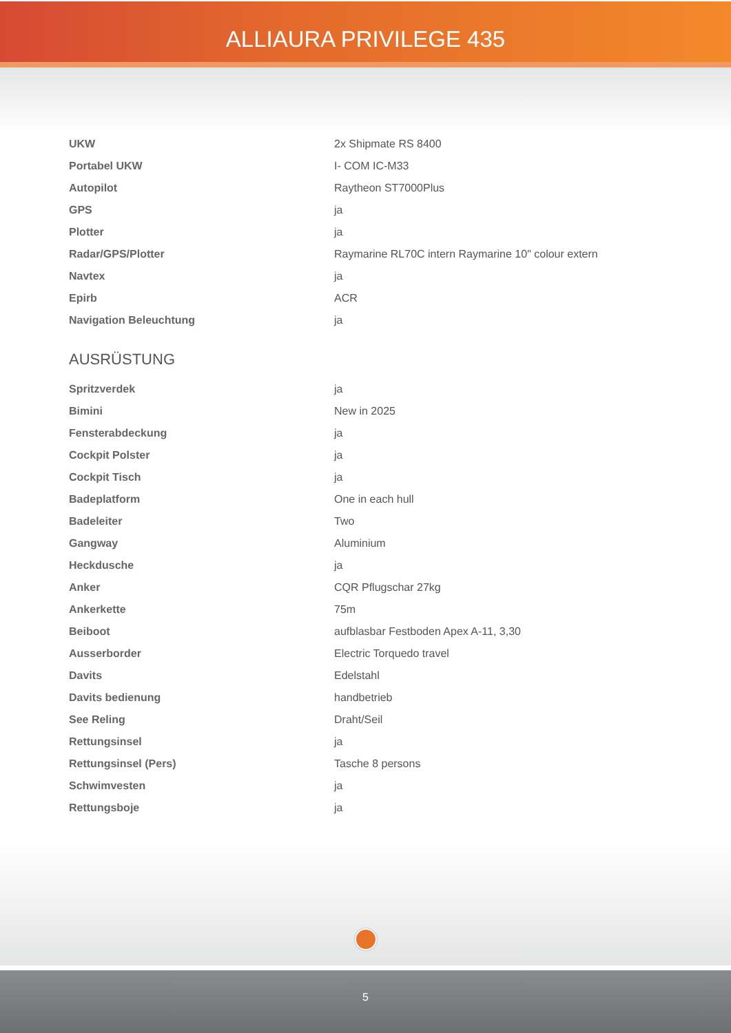ALLIAURA PRIVILEGE 435
| UKW | 2x Shipmate RS 8400 |
| Portabel UKW | I- COM IC-M33 |
| Autopilot | Raytheon ST7000Plus |
| GPS | ja |
| Plotter | ja |
| Radar/GPS/Plotter | Raymarine RL70C intern Raymarine 10" colour extern |
| Navtex | ja |
| Epirb | ACR |
| Navigation Beleuchtung | ja |
AUSRÜSTUNG
| Spritzverdek | ja |
| Bimini | New in 2025 |
| Fensterabdeckung | ja |
| Cockpit Polster | ja |
| Cockpit Tisch | ja |
| Badeplatform | One in each hull |
| Badeleiter | Two |
| Gangway | Aluminium |
| Heckdusche | ja |
| Anker | CQR Pflugschar 27kg |
| Ankerkette | 75m |
| Beiboot | aufblasbar Festboden Apex A-11, 3,30 |
| Ausserborder | Electric Torquedo travel |
| Davits | Edelstahl |
| Davits bedienung | handbetrieb |
| See Reling | Draht/Seil |
| Rettungsinsel | ja |
| Rettungsinsel (Pers) | Tasche 8 persons |
| Schwimvesten | ja |
| Rettungsboje | ja |
5